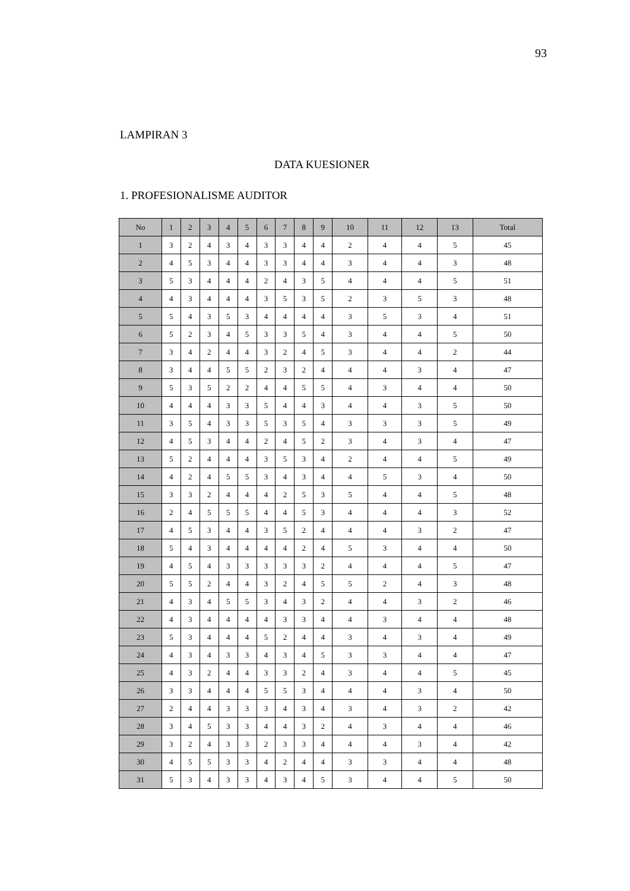93
LAMPIRAN 3
DATA KUESIONER
1. PROFESIONALISME AUDITOR
| No | 1 | 2 | 3 | 4 | 5 | 6 | 7 | 8 | 9 | 10 | 11 | 12 | 13 | Total |
| --- | --- | --- | --- | --- | --- | --- | --- | --- | --- | --- | --- | --- | --- | --- |
| 1 | 3 | 2 | 4 | 3 | 4 | 3 | 3 | 4 | 4 | 2 | 4 | 4 | 5 | 45 |
| 2 | 4 | 5 | 3 | 4 | 4 | 3 | 3 | 4 | 4 | 3 | 4 | 4 | 3 | 48 |
| 3 | 5 | 3 | 4 | 4 | 4 | 2 | 4 | 3 | 5 | 4 | 4 | 4 | 5 | 51 |
| 4 | 4 | 3 | 4 | 4 | 4 | 3 | 5 | 3 | 5 | 2 | 3 | 5 | 3 | 48 |
| 5 | 5 | 4 | 3 | 5 | 3 | 4 | 4 | 4 | 4 | 3 | 5 | 3 | 4 | 51 |
| 6 | 5 | 2 | 3 | 4 | 5 | 3 | 3 | 5 | 4 | 3 | 4 | 4 | 5 | 50 |
| 7 | 3 | 4 | 2 | 4 | 4 | 3 | 2 | 4 | 5 | 3 | 4 | 4 | 2 | 44 |
| 8 | 3 | 4 | 4 | 5 | 5 | 2 | 3 | 2 | 4 | 4 | 4 | 3 | 4 | 47 |
| 9 | 5 | 3 | 5 | 2 | 2 | 4 | 4 | 5 | 5 | 4 | 3 | 4 | 4 | 50 |
| 10 | 4 | 4 | 4 | 3 | 3 | 5 | 4 | 4 | 3 | 4 | 4 | 3 | 5 | 50 |
| 11 | 3 | 5 | 4 | 3 | 3 | 5 | 3 | 5 | 4 | 3 | 3 | 3 | 5 | 49 |
| 12 | 4 | 5 | 3 | 4 | 4 | 2 | 4 | 5 | 2 | 3 | 4 | 3 | 4 | 47 |
| 13 | 5 | 2 | 4 | 4 | 4 | 3 | 5 | 3 | 4 | 2 | 4 | 4 | 5 | 49 |
| 14 | 4 | 2 | 4 | 5 | 5 | 3 | 4 | 3 | 4 | 4 | 5 | 3 | 4 | 50 |
| 15 | 3 | 3 | 2 | 4 | 4 | 4 | 2 | 5 | 3 | 5 | 4 | 4 | 5 | 48 |
| 16 | 2 | 4 | 5 | 5 | 5 | 4 | 4 | 5 | 3 | 4 | 4 | 4 | 3 | 52 |
| 17 | 4 | 5 | 3 | 4 | 4 | 3 | 5 | 2 | 4 | 4 | 4 | 3 | 2 | 47 |
| 18 | 5 | 4 | 3 | 4 | 4 | 4 | 4 | 2 | 4 | 5 | 3 | 4 | 4 | 50 |
| 19 | 4 | 5 | 4 | 3 | 3 | 3 | 3 | 3 | 2 | 4 | 4 | 4 | 5 | 47 |
| 20 | 5 | 5 | 2 | 4 | 4 | 3 | 2 | 4 | 5 | 5 | 2 | 4 | 3 | 48 |
| 21 | 4 | 3 | 4 | 5 | 5 | 3 | 4 | 3 | 2 | 4 | 4 | 3 | 2 | 46 |
| 22 | 4 | 3 | 4 | 4 | 4 | 4 | 3 | 3 | 4 | 4 | 3 | 4 | 4 | 48 |
| 23 | 5 | 3 | 4 | 4 | 4 | 5 | 2 | 4 | 4 | 3 | 4 | 3 | 4 | 49 |
| 24 | 4 | 3 | 4 | 3 | 3 | 4 | 3 | 4 | 5 | 3 | 3 | 4 | 4 | 47 |
| 25 | 4 | 3 | 2 | 4 | 4 | 3 | 3 | 2 | 4 | 3 | 4 | 4 | 5 | 45 |
| 26 | 3 | 3 | 4 | 4 | 4 | 5 | 5 | 3 | 4 | 4 | 4 | 3 | 4 | 50 |
| 27 | 2 | 4 | 4 | 3 | 3 | 3 | 4 | 3 | 4 | 3 | 4 | 3 | 2 | 42 |
| 28 | 3 | 4 | 5 | 3 | 3 | 4 | 4 | 3 | 2 | 4 | 3 | 4 | 4 | 46 |
| 29 | 3 | 2 | 4 | 3 | 3 | 2 | 3 | 3 | 4 | 4 | 4 | 3 | 4 | 42 |
| 30 | 4 | 5 | 5 | 3 | 3 | 4 | 2 | 4 | 4 | 3 | 3 | 4 | 4 | 48 |
| 31 | 5 | 3 | 4 | 3 | 3 | 4 | 3 | 4 | 5 | 3 | 4 | 4 | 5 | 50 |